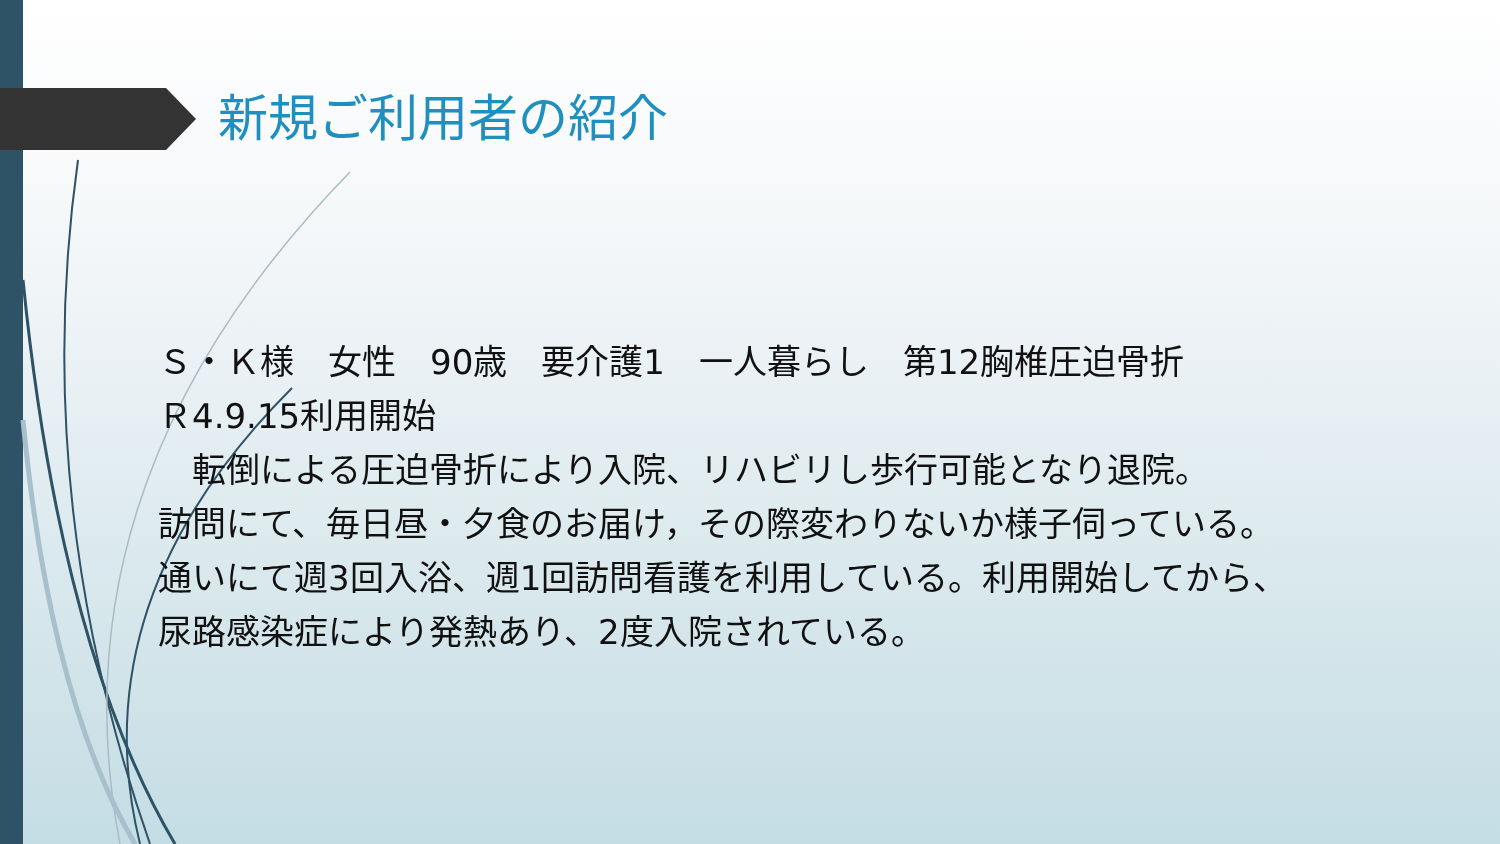新規ご利用者の紹介
Ｓ・Ｋ様　女性　90歳　要介護1　一人暮らし　第12胸椎圧迫骨折
Ｒ4.9.15利用開始
　転倒による圧迫骨折により入院、リハビリし歩行可能となり退院。
訪問にて、毎日昼・夕食のお届け，その際変わりないか様子伺っている。
通いにて週3回入浴、週1回訪問看護を利用している。利用開始してから、
尿路感染症により発熱あり、2度入院されている。